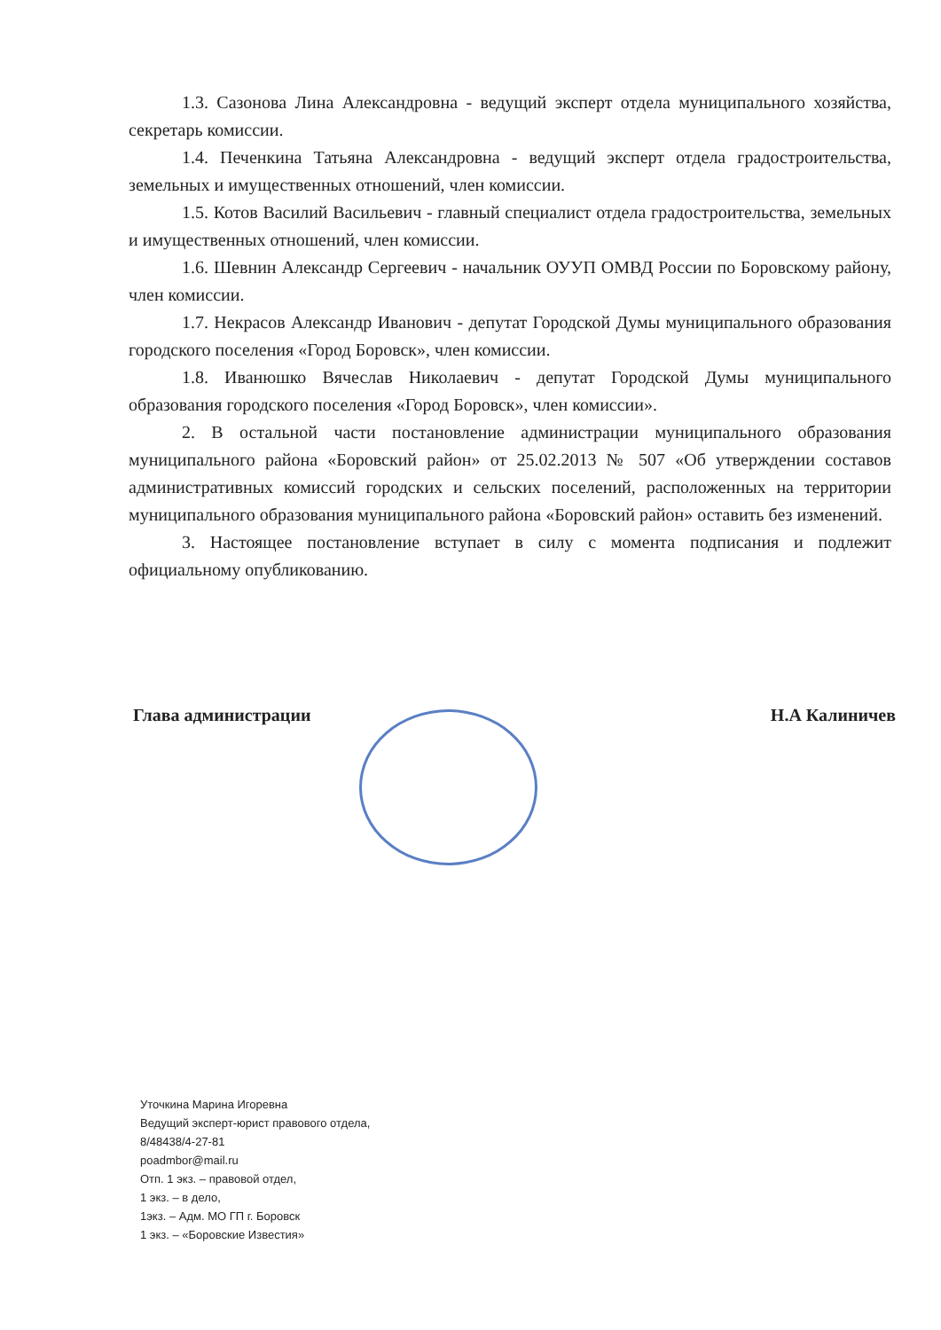1.3. Сазонова Лина Александровна - ведущий эксперт отдела муниципального хозяйства, секретарь комиссии.
1.4. Печенкина Татьяна Александровна - ведущий эксперт отдела градостроительства, земельных и имущественных отношений, член комиссии.
1.5. Котов Василий Васильевич - главный специалист отдела градостроительства, земельных и имущественных отношений, член комиссии.
1.6. Шевнин Александр Сергеевич - начальник ОУУП ОМВД России по Боровскому району, член комиссии.
1.7. Некрасов Александр Иванович - депутат Городской Думы муниципального образования городского поселения «Город Боровск», член комиссии.
1.8. Иванюшко Вячеслав Николаевич - депутат Городской Думы муниципального образования городского поселения «Город Боровск», член комиссии».
2. В остальной части постановление администрации муниципального образования муниципального района «Боровский район» от 25.02.2013 № 507 «Об утверждении составов административных комиссий городских и сельских поселений, расположенных на территории муниципального образования муниципального района «Боровский район» оставить без изменений.
3. Настоящее постановление вступает в силу с момента подписания и подлежит официальному опубликованию.
Глава администрации Н.А Калиничев
Уточкина Марина Игоревна
Ведущий эксперт-юрист правового отдела,
8/48438/4-27-81
poadmbor@mail.ru
Отп. 1 экз. – правовой отдел,
1 экз. – в дело,
1экз. – Адм. МО ГП г. Боровск
1 экз. – «Боровские Известия»